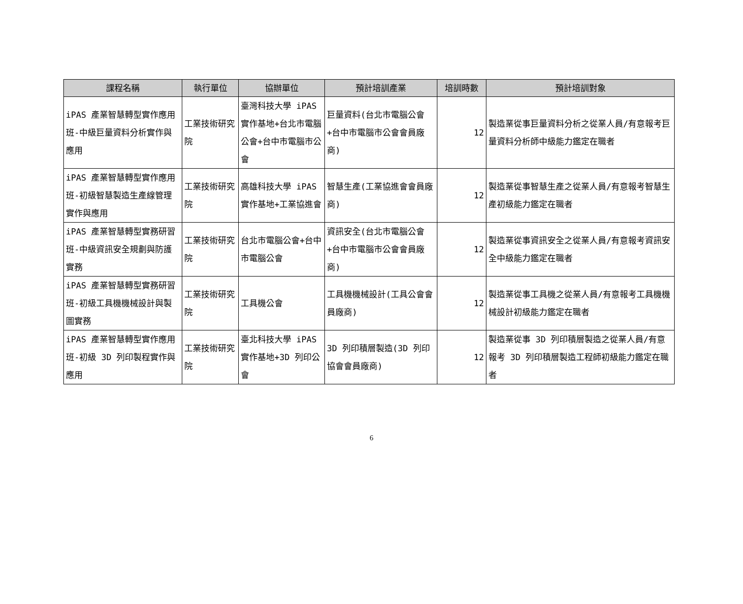| 課程名稱 | 執行單位 | 協辦單位 | 預計培訓產業 | 培訓時數 | 預計培訓對象 |
| --- | --- | --- | --- | --- | --- |
| iPAS 產業智慧轉型實作應用班-中級巨量資料分析實作與應用 | 工業技術研究院 | 臺灣科技大學 iPAS 實作基地+台北市電腦公會+台中市電腦市公會 | 巨量資料(台北市電腦公會+台中市電腦市公會會員廠商) | 12 | 製造業從事巨量資料分析之從業人員/有意報考巨量資料分析師中級能力鑑定在職者 |
| iPAS 產業智慧轉型實作應用班-初級智慧製造生產線管理實作與應用 | 工業技術研究院 | 高雄科技大學 iPAS 實作基地+工業協進會 | 智慧生產(工業協進會會員廠商) | 12 | 製造業從事智慧生產之從業人員/有意報考智慧生產初級能力鑑定在職者 |
| iPAS 產業智慧轉型實務研習班-中級資訊安全規劃與防護實務 | 工業技術研究院 | 台北市電腦公會+台中市電腦公會 | 資訊安全(台北市電腦公會+台中市電腦市公會會員廠商) | 12 | 製造業從事資訊安全之從業人員/有意報考資訊安全中級能力鑑定在職者 |
| iPAS 產業智慧轉型實務研習班-初級工具機機械設計與製圖實務 | 工業技術研究院 | 工具機公會 | 工具機機械設計(工具公會會員廠商) | 12 | 製造業從事工具機之從業人員/有意報考工具機機械設計初級能力鑑定在職者 |
| iPAS 產業智慧轉型實作應用班-初級 3D 列印製程實作與應用 | 工業技術研究院 | 臺北科技大學 iPAS 實作基地+3D 列印公會 | 3D 列印積層製造(3D 列印協會會員廠商) | 12 | 製造業從事 3D 列印積層製造之從業人員/有意報考 3D 列印積層製造工程師初級能力鑑定在職者 |
6